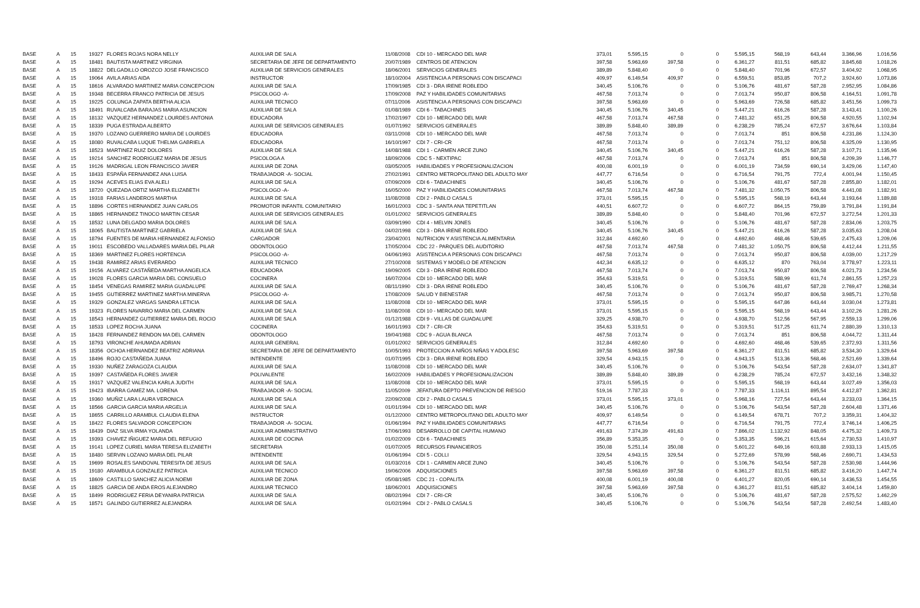| BASE | A | 15 | 19327 | FLORES ROJAS NORA NELLY | AUXILIAR DE SALA | 11/08/2008 | CDI 10 - MERCADO DEL MAR | 373,01 | 5.595,15 | 0 | 0 | 5.595,15 | 568,19 | 643,44 | 3.366,96 | 1.016,56 |
| BASE | A | 15 | 18481 | BAUTISTA MARTINEZ VIRGINIA | SECRETARIA DE JEFE DE DEPARTAMENTO | 20/07/1989 | CENTROS DE ATENCION | 397,58 | 5.963,69 | 397,58 | 0 | 6.361,27 | 811,51 | 685,82 | 3.845,68 | 1.018,26 |
| BASE | A | 15 | 18822 | DELGADILLO OROZCO JOSE FRANCISCO | AUXILIAR DE SERVICIOS GENERALES | 18/06/2001 | SERVICIOS GENERALES | 389,89 | 5.848,40 | 0 | 0 | 5.848,40 | 701,96 | 672,57 | 3.404,92 | 1.068,95 |
| BASE | A | 15 | 19064 | AVILA ARIAS AIDA | INSTRUCTOR | 18/10/2004 | ASISTENCIA A PERSONAS CON DISCAPACI | 409,97 | 6.149,54 | 409,97 | 0 | 6.559,51 | 853,85 | 707,2 | 3.924,60 | 1.073,86 |
| BASE | A | 15 | 18616 | ALVARADO MARTINEZ MARIA CONCEPCION | AUXILIAR DE SALA | 17/09/1985 | CDI 3 - DRA IRENE ROBLEDO | 340,45 | 5.106,76 | 0 | 0 | 5.106,76 | 481,67 | 587,28 | 2.952,95 | 1.084,86 |
| BASE | A | 15 | 19348 | BECERRA FRANCO PATRICIA DE JESUS | PSICOLOGO -A- | 17/09/2008 | PAZ Y HABILIDADES COMUNITARIAS | 467,58 | 7.013,74 | 0 | 0 | 7.013,74 | 950,87 | 806,58 | 4.164,51 | 1.091,78 |
| BASE | A | 15 | 19225 | COLUNGA ZAPATA BERTHA ALICIA | AUXILIAR TECNICO | 07/11/2006 | ASISTENCIA A PERSONAS CON DISCAPACI | 397,58 | 5.963,69 | 0 | 0 | 5.963,69 | 726,58 | 685,82 | 3.451,56 | 1.099,73 |
| BASE | A | 15 | 18491 | RUVALCABA BARAJAS MARIA ASUNCION | AUXILIAR DE SALA | 01/08/1989 | CDI 6 - TABACHINES | 340,45 | 5.106,76 | 340,45 | 0 | 5.447,21 | 616,26 | 587,28 | 3.143,41 | 1.100,26 |
| BASE | A | 15 | 18132 | VAZQUEZ HERNANDEZ LOURDES ANTONIA | EDUCADORA | 17/02/1997 | CDI 10 - MERCADO DEL MAR | 467,58 | 7.013,74 | 467,58 | 0 | 7.481,32 | 651,25 | 806,58 | 4.920,55 | 1.102,94 |
| BASE | A | 15 | 18339 | PUGA ESTRADA ALBERTO | AUXILIAR DE SERVICIOS GENERALES | 01/07/1992 | SERVICIOS GENERALES | 389,89 | 5.848,40 | 389,89 | 0 | 6.238,29 | 785,24 | 672,57 | 3.676,64 | 1.103,84 |
| BASE | A | 15 | 19370 | LOZANO GUERRERO MARIA DE LOURDES | EDUCADORA | 03/11/2008 | CDI 10 - MERCADO DEL MAR | 467,58 | 7.013,74 | 0 | 0 | 7.013,74 | 851 | 806,58 | 4.231,86 | 1.124,30 |
| BASE | A | 15 | 18080 | RUVALCABA LUQUE THELMA GABRIELA | EDUCADORA | 16/10/1997 | CDI 7 - CRI-CR | 467,58 | 7.013,74 | 0 | 0 | 7.013,74 | 751,12 | 806,58 | 4.325,09 | 1.130,95 |
| BASE | A | 15 | 18523 | MARTINEZ RUIZ DOLORES | AUXILIAR DE SALA | 14/08/1988 | CDI 1 - CARMEN ARCE ZUNO | 340,45 | 5.106,76 | 340,45 | 0 | 5.447,21 | 616,26 | 587,28 | 3.107,71 | 1.135,96 |
| BASE | A | 15 | 19214 | SANCHEZ RODRIGUEZ MARIA DE JESUS | PSICOLOGA A | 18/09/2006 | CDC 5 - NEXTIPAC | 467,58 | 7.013,74 | 0 | 0 | 7.013,74 | 851 | 806,58 | 4.209,39 | 1.146,77 |
| BASE | A | 15 | 19126 | MADRIGAL LEON FRANCISCO JAVIER | AUXILIAR DE ZONA | 03/05/2005 | HABILIDADES Y PROFESIONALIZACION | 400,08 | 6.001,19 | 0 | 0 | 6.001,19 | 734,59 | 690,14 | 3.429,06 | 1.147,40 |
| BASE | A | 15 | 18433 | ESPAÑA FERNANDEZ ANA LUISA | TRABAJADOR -A- SOCIAL | 27/02/1991 | CENTRO METROPOLITANO DEL ADULTO MAY | 447,77 | 6.716,54 | 0 | 0 | 6.716,54 | 791,75 | 772,4 | 4.001,94 | 1.150,45 |
| BASE | A | 15 | 19294 | ACEVES ELIAS EVA ALELI | AUXILIAR DE SALA | 07/09/2009 | CDI 6 - TABACHINES | 340,45 | 5.106,76 | 0 | 0 | 5.106,76 | 481,67 | 587,28 | 2.855,80 | 1.182,01 |
| BASE | A | 15 | 18720 | QUEZADA ORTIZ MARTHA ELIZABETH | PSICOLOGO -A- | 16/05/2000 | PAZ Y HABILIDADES COMUNITARIAS | 467,58 | 7.013,74 | 467,58 | 0 | 7.481,32 | 1.050,75 | 806,58 | 4.441,08 | 1.182,91 |
| BASE | A | 15 | 19318 | FARIAS LANDEROS MARTHA | AUXILIAR DE SALA | 11/08/2008 | CDI 2 - PABLO CASALS | 373,01 | 5.595,15 | 0 | 0 | 5.595,15 | 568,19 | 643,44 | 3.193,64 | 1.189,88 |
| BASE | A | 15 | 18896 | CORTES HERNANDEZ JUAN CARLOS | PROMOTOR INFANTIL COMUNITARIO | 16/01/2003 | CDC 3 - SANTA ANA TEPETITLAN | 440,51 | 6.607,72 | 0 | 0 | 6.607,72 | 864,15 | 759,89 | 3.791,84 | 1.191,84 |
| BASE | A | 15 | 18865 | HERNANDEZ TINOCO MARTIN CESAR | AUXILIAR DE SERVICIOS GENERALES | 01/01/2002 | SERVICIOS GENERALES | 389,89 | 5.848,40 | 0 | 0 | 5.848,40 | 701,96 | 672,57 | 3.272,54 | 1.201,33 |
| BASE | A | 15 | 18532 | LUNA DELGADO MARIA DOLORES | AUXILIAR DE SALA | 03/09/1990 | CDI 4 - MELVIN JONES | 340,45 | 5.106,76 | 0 | 0 | 5.106,76 | 481,67 | 587,28 | 2.834,06 | 1.203,75 |
| BASE | A | 15 | 18065 | BAUTISTA MARTINEZ GABRIELA | AUXILIAR DE SALA | 04/02/1998 | CDI 3 - DRA IRENE ROBLEDO | 340,45 | 5.106,76 | 340,45 | 0 | 5.447,21 | 616,26 | 587,28 | 3.035,63 | 1.208,04 |
| BASE | A | 15 | 18794 | FUENTES DE MARIA HERNANDEZ ALFONSO | CARGADOR | 23/04/2001 | NUTRICION Y ASISTENCIA ALIMENTARIA | 312,84 | 4.692,60 | 0 | 0 | 4.692,60 | 468,46 | 539,65 | 2.475,43 | 1.209,06 |
| BASE | A | 15 | 19011 | ESCOBEDO VALLADARES MARIA DEL PILAR | ODONTOLOGO | 17/05/2004 | CDC 22 - PARQUES DEL AUDITORIO | 467,58 | 7.013,74 | 467,58 | 0 | 7.481,32 | 1.050,75 | 806,58 | 4.412,44 | 1.211,55 |
| BASE | A | 15 | 18369 | MARTINEZ FLORES HORTENCIA | PSICOLOGO -A- | 04/06/1993 | ASISTENCIA A PERSONAS CON DISCAPACI | 467,58 | 7.013,74 | 0 | 0 | 7.013,74 | 950,87 | 806,58 | 4.039,00 | 1.217,29 |
| BASE | A | 15 | 19438 | RAMIREZ ARIAS EVERARDO | AUXILIAR TECNICO | 27/10/2008 | SISTEMAS Y MODELO DE ATENCION | 442,34 | 6.635,12 | 0 | 0 | 6.635,12 | 870 | 763,04 | 3.778,97 | 1.223,11 |
| BASE | A | 15 | 19156 | ALVAREZ CASTAÑEDA MARTHA ANGELICA | EDUCADORA | 19/09/2005 | CDI 3 - DRA IRENE ROBLEDO | 467,58 | 7.013,74 | 0 | 0 | 7.013,74 | 950,87 | 806,58 | 4.021,73 | 1.234,56 |
| BASE | A | 15 | 19028 | FLORES GARCIA MARIA DEL CONSUELO | COCINERA | 16/07/2004 | CDI 10 - MERCADO DEL MAR | 354,63 | 5.319,51 | 0 | 0 | 5.319,51 | 588,99 | 611,74 | 2.861,55 | 1.257,23 |
| BASE | A | 15 | 18454 | VENEGAS RAMIREZ MARIA GUADALUPE | AUXILIAR DE SALA | 08/11/1990 | CDI 3 - DRA IRENE ROBLEDO | 340,45 | 5.106,76 | 0 | 0 | 5.106,76 | 481,67 | 587,28 | 2.769,47 | 1.268,34 |
| BASE | A | 15 | 19455 | GUTIERREZ MARTINEZ MARTHA MINERVA | PSICOLOGO -A- | 17/08/2009 | SALUD Y BIENESTAR | 467,58 | 7.013,74 | 0 | 0 | 7.013,74 | 950,87 | 806,58 | 3.985,71 | 1.270,58 |
| BASE | A | 15 | 19329 | GONZALEZ VARGAS SANDRA LETICIA | AUXILIAR DE SALA | 11/08/2008 | CDI 10 - MERCADO DEL MAR | 373,01 | 5.595,15 | 0 | 0 | 5.595,15 | 647,86 | 643,44 | 3.030,04 | 1.273,81 |
| BASE | A | 15 | 19323 | FLORES NAVARRO MARIA DEL CARMEN | AUXILIAR DE SALA | 11/08/2008 | CDI 10 - MERCADO DEL MAR | 373,01 | 5.595,15 | 0 | 0 | 5.595,15 | 568,19 | 643,44 | 3.102,26 | 1.281,26 |
| BASE | A | 15 | 18543 | HERNANDEZ GUTIERREZ MARIA DEL ROCIO | AUXILIAR DE SALA | 01/12/1988 | CDI 9 - VILLAS DE GUADALUPE | 329,25 | 4.938,70 | 0 | 0 | 4.938,70 | 512,56 | 567,95 | 2.559,13 | 1.299,06 |
| BASE | A | 15 | 18533 | LOPEZ ROCHA JUANA | COCINERA | 16/01/1993 | CDI 7 - CRI-CR | 354,63 | 5.319,51 | 0 | 0 | 5.319,51 | 517,25 | 611,74 | 2.880,39 | 1.310,13 |
| BASE | A | 15 | 18428 | FERNANDEZ RENDON MA DEL CARMEN | ODONTOLOGO | 19/04/1988 | CDC 9 - AGUA BLANCA | 467,58 | 7.013,74 | 0 | 0 | 7.013,74 | 851 | 806,58 | 4.044,72 | 1.311,44 |
| BASE | A | 15 | 18793 | VIRONCHE AHUMADA ADRIAN | AUXILIAR GENERAL | 01/01/2002 | SERVICIOS GENERALES | 312,84 | 4.692,60 | 0 | 0 | 4.692,60 | 468,46 | 539,65 | 2.372,93 | 1.311,56 |
| BASE | A | 15 | 18356 | OCHOA HERNANDEZ BEATRIZ ADRIANA | SECRETARIA DE JEFE DE DEPARTAMENTO | 10/05/1993 | PROTECCION A NIÑOS NIÑAS Y ADOLESC | 397,58 | 5.963,69 | 397,58 | 0 | 6.361,27 | 811,51 | 685,82 | 3.534,30 | 1.329,64 |
| BASE | A | 15 | 18496 | ROJO CASTAÑEDA JUANA | INTENDENTE | 01/07/1995 | CDI 3 - DRA IRENE ROBLEDO | 329,54 | 4.943,15 | 0 | 0 | 4.943,15 | 513,36 | 568,46 | 2.521,69 | 1.339,64 |
| BASE | A | 15 | 19330 | NUÑEZ ZARAGOZA CLAUDIA | AUXILIAR DE SALA | 11/08/2008 | CDI 10 - MERCADO DEL MAR | 340,45 | 5.106,76 | 0 | 0 | 5.106,76 | 543,54 | 587,28 | 2.634,07 | 1.341,87 |
| BASE | A | 15 | 19397 | CASTAÑEDA FLORES JAVIER | POLIVALENTE | 16/02/2009 | HABILIDADES Y PROFESIONALIZACION | 389,89 | 5.848,40 | 389,89 | 0 | 6.238,29 | 785,24 | 672,57 | 3.432,16 | 1.348,32 |
| BASE | A | 15 | 19317 | VAZQUEZ VALENCIA KARLA JUDITH | AUXILIAR DE SALA | 11/08/2008 | CDI 10 - MERCADO DEL MAR | 373,01 | 5.595,15 | 0 | 0 | 5.595,15 | 568,19 | 643,44 | 3.027,49 | 1.356,03 |
| BASE | A | 15 | 19423 | IBARRA GAMEZ MA. LORENA | TRABAJADOR -A- SOCIAL | 11/05/2009 | JEFATURA DEPTO PREVENCION DE RIESGO | 519,16 | 7.787,33 | 0 | 0 | 7.787,33 | 1.116,11 | 895,54 | 4.412,87 | 1.362,81 |
| BASE | A | 15 | 19360 | MUÑIZ LARA LAURA VERONICA | AUXILIAR DE SALA | 22/09/2008 | CDI 2 - PABLO CASALS | 373,01 | 5.595,15 | 373,01 | 0 | 5.968,16 | 727,54 | 643,44 | 3.233,03 | 1.364,15 |
| BASE | A | 15 | 18566 | GARCIA GARCIA MARIA ARGELIA | AUXILIAR DE SALA | 01/01/1994 | CDI 10 - MERCADO DEL MAR | 340,45 | 5.106,76 | 0 | 0 | 5.106,76 | 543,54 | 587,28 | 2.604,48 | 1.371,46 |
| BASE | A | 15 | 18655 | CARRILLO ARAMBUL CLAUDIA ELENA | INSTRUCTOR | 01/12/2000 | CENTRO METROPOLITANO DEL ADULTO MAY | 409,97 | 6.149,54 | 0 | 0 | 6.149,54 | 678,71 | 707,2 | 3.359,31 | 1.404,32 |
| BASE | A | 15 | 18422 | FLORES SALVADOR CONCEPCION | TRABAJADOR -A- SOCIAL | 01/06/1994 | PAZ Y HABILIDADES COMUNITARIAS | 447,77 | 6.716,54 | 0 | 0 | 6.716,54 | 791,75 | 772,4 | 3.746,14 | 1.406,25 |
| BASE | A | 15 | 18439 | DIAZ SILVA IRMA YOLANDA | AUXILIAR ADMINISTRATIVO | 17/06/1993 | DESARROLLO DE CAPITAL HUMANO | 491,63 | 7.374,39 | 491,63 | 0 | 7.866,02 | 1.132,92 | 848,05 | 4.475,32 | 1.409,73 |
| BASE | A | 15 | 19393 | CHAVEZ IÑIGUEZ MARIA DEL REFUGIO | AUXILIAR DE COCINA | 01/02/2009 | CDI 6 - TABACHINES | 356,89 | 5.353,35 | 0 | 0 | 5.353,35 | 596,21 | 615,64 | 2.730,53 | 1.410,97 |
| BASE | A | 15 | 19141 | LOPEZ CURIEL MARIA TERESA ELIZABETH | SECRETARIA | 01/07/2005 | RECURSOS FINANCIEROS | 350,08 | 5.251,14 | 350,08 | 0 | 5.601,22 | 649,16 | 603,88 | 2.933,13 | 1.415,05 |
| BASE | A | 15 | 18480 | SERVIN LOZANO MARIA DEL PILAR | INTENDENTE | 01/06/1994 | CDI 5 - COLLI | 329,54 | 4.943,15 | 329,54 | 0 | 5.272,69 | 578,99 | 568,46 | 2.690,71 | 1.434,53 |
| BASE | A | 15 | 19699 | ROSALES SANDOVAL TERESITA DE JESUS | AUXILIAR DE SALA | 01/03/2016 | CDI 1 - CARMEN ARCE ZUNO | 340,45 | 5.106,76 | 0 | 0 | 5.106,76 | 543,54 | 587,28 | 2.530,98 | 1.444,96 |
| BASE | A | 15 | 19180 | ARAMBULA GONZALEZ PATRICIA | AUXILIAR TECNICO | 19/06/2006 | ADQUISICIONES | 397,58 | 5.963,69 | 397,58 | 0 | 6.361,27 | 811,51 | 685,82 | 3.416,20 | 1.447,74 |
| BASE | A | 15 | 18609 | CASTILLO SANCHEZ ALICIA NOEMI | AUXILIAR DE ZONA | 05/08/1985 | CDC 21 - COPALITA | 400,08 | 6.001,19 | 400,08 | 0 | 6.401,27 | 820,05 | 690,14 | 3.436,53 | 1.454,55 |
| BASE | A | 15 | 18825 | GARCIA DE ANDA EROS ALEJANDRO | AUXILIAR TECNICO | 18/06/2001 | ADQUISICIONES | 397,58 | 5.963,69 | 397,58 | 0 | 6.361,27 | 811,51 | 685,82 | 3.404,14 | 1.459,80 |
| BASE | A | 15 | 18499 | RODRIGUEZ FERIA DEYANIRA PATRICIA | AUXILIAR DE SALA | 08/02/1994 | CDI 7 - CRI-CR | 340,45 | 5.106,76 | 0 | 0 | 5.106,76 | 481,67 | 587,28 | 2.575,52 | 1.462,29 |
| BASE | A | 15 | 18571 | GALINDO GUTIERREZ ALEJANDRA | AUXILIAR DE SALA | 01/02/1994 | CDI 2 - PABLO CASALS | 340,45 | 5.106,76 | 0 | 0 | 5.106,76 | 543,54 | 587,28 | 2.492,54 | 1.483,40 |